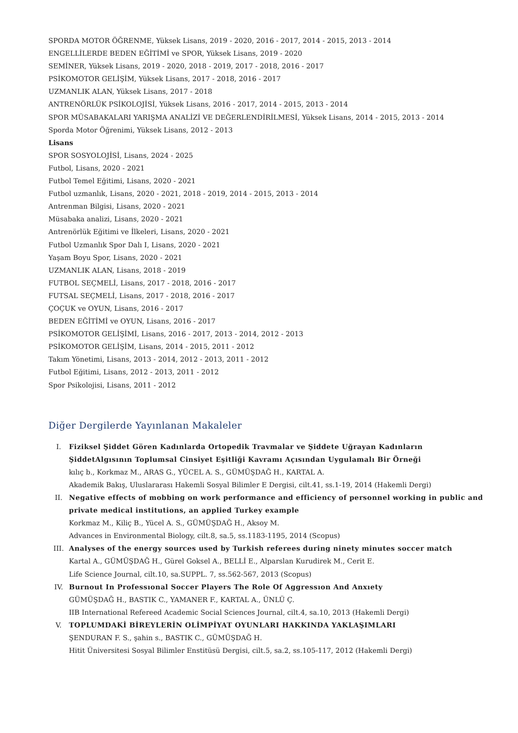SPORDA MOTOR ÖĞRENME, Yüksek Lisans, 2019 - 2020, 2016 - 2017, 2014 - 2015, 2013 - 2014
ENGELLİLERDE BEDEN EĞİTİMİ ve SPOR, Yüksek Lisans, 2019 - 2020
SEMİNER, Yüksek Lisans, 2019 - 2020, 2018 - 2019, 2017 - 2018, 2016 - 2017
PSİKOMOTOR GELİŞİM, Yüksek Lisans, 2017 - 2018, 2016 - 2017
UZMANLIK ALAN, Yüksek Lisans, 2017 - 2018
ANTRENÖRLÜK PSİKOLOJİSİ, Yüksek Lisans, 2016 - 2017, 2014 - 2015, 2013 - 2014
SPOR MÜSABAKALARI YARIŞMA ANALİZİ VE DEĞERLENDİRİLMESİ, Yüksek Lisans, 2014 - 2015, 2013 - 2014
Sporda Motor Öğrenimi, Yüksek Lisans, 2012 - 2013
Lisans
SPOR SOSYOLOJİSİ, Lisans, 2024 - 2025
Futbol, Lisans, 2020 - 2021
Futbol Temel Eğitimi, Lisans, 2020 - 2021
Futbol uzmanlık, Lisans, 2020 - 2021, 2018 - 2019, 2014 - 2015, 2013 - 2014
Antrenman Bilgisi, Lisans, 2020 - 2021
Müsabaka analizi, Lisans, 2020 - 2021
Antrenörlük Eğitimi ve İlkeleri, Lisans, 2020 - 2021
Futbol Uzmanlık Spor Dalı I, Lisans, 2020 - 2021
Yaşam Boyu Spor, Lisans, 2020 - 2021
UZMANLIK ALAN, Lisans, 2018 - 2019
FUTBOL SEÇMELİ, Lisans, 2017 - 2018, 2016 - 2017
FUTSAL SEÇMELİ, Lisans, 2017 - 2018, 2016 - 2017
ÇOÇUK ve OYUN, Lisans, 2016 - 2017
BEDEN EĞİTİMİ ve OYUN, Lisans, 2016 - 2017
PSİKOMOTOR GELİŞİMİ, Lisans, 2016 - 2017, 2013 - 2014, 2012 - 2013
PSİKOMOTOR GELİŞİM, Lisans, 2014 - 2015, 2011 - 2012
Takım Yönetimi, Lisans, 2013 - 2014, 2012 - 2013, 2011 - 2012
Futbol Eğitimi, Lisans, 2012 - 2013, 2011 - 2012
Spor Psikolojisi, Lisans, 2011 - 2012
Diğer Dergilerde Yayınlanan Makaleler
I. Fiziksel Şiddet Gören Kadınlarda Ortopedik Travmalar ve Şiddete Uğrayan Kadınların ŞiddetAlgısının Toplumsal Cinsiyet Eşitliği Kavramı Açısından Uygulamalı Bir Örneği
kılıç b., Korkmaz M., ARAS G., YÜCEL A. S., GÜMÜŞDAĞ H., KARTAL A.
Akademik Bakış, Uluslararası Hakemli Sosyal Bilimler E Dergisi, cilt.41, ss.1-19, 2014 (Hakemli Dergi)
II. Negative effects of mobbing on work performance and efficiency of personnel working in public and private medical institutions, an applied Turkey example
Korkmaz M., Kiliç B., Yücel A. S., GÜMÜŞDAĞ H., Aksoy M.
Advances in Environmental Biology, cilt.8, sa.5, ss.1183-1195, 2014 (Scopus)
III. Analyses of the energy sources used by Turkish referees during ninety minutes soccer match
Kartal A., GÜMÜŞDAĞ H., Gürel Goksel A., BELLİ E., Alparslan Kurudirek M., Cerit E.
Life Science Journal, cilt.10, sa.SUPPL. 7, ss.562-567, 2013 (Scopus)
IV. Burnout In Professıonal Soccer Players The Role Of Aggressıon And Anxıety
GÜMÜŞDAĞ H., BASTIK C., YAMANER F., KARTAL A., ÜNLÜ Ç.
IIB International Refereed Academic Social Sciences Journal, cilt.4, sa.10, 2013 (Hakemli Dergi)
V. TOPLUMDAKİ BİREYLERİN OLİMPİYAT OYUNLARI HAKKINDA YAKLAŞIMLARI
ŞENDURAN F. S., şahin s., BASTIK C., GÜMÜŞDAĞ H.
Hitit Üniversitesi Sosyal Bilimler Enstitüsü Dergisi, cilt.5, sa.2, ss.105-117, 2012 (Hakemli Dergi)